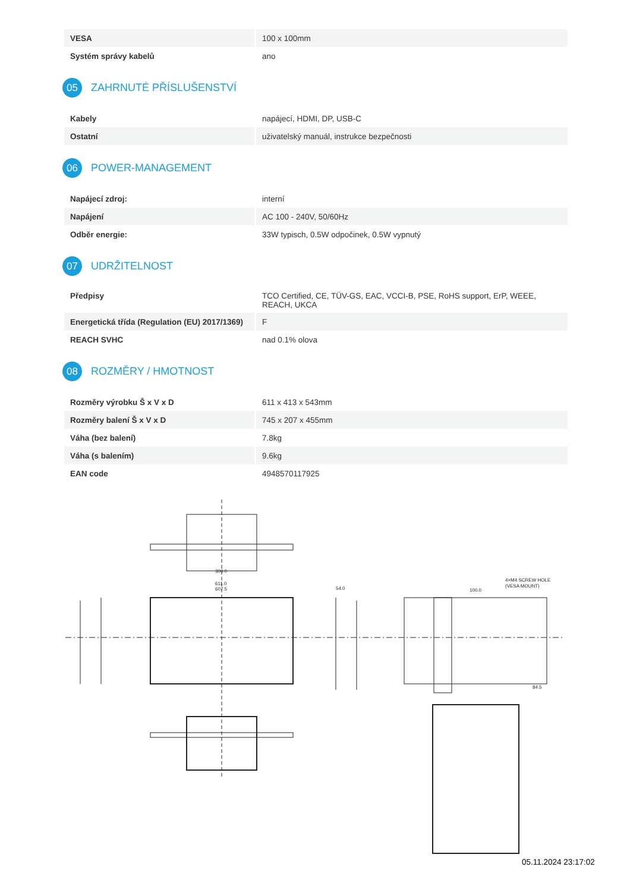| VESA | 100 x 100mm |
| Systém správy kabelů | ano |
05 ZAHRNUTÉ PŘÍSLUŠENSTVÍ
| Kabely | napájecí, HDMI, DP, USB-C |
| Ostatní | uživatelský manuál, instrukce bezpečnosti |
06 POWER-MANAGEMENT
| Napájecí zdroj: | interní |
| Napájení | AC 100 - 240V, 50/60Hz |
| Odběr energie: | 33W typisch, 0.5W odpočinek, 0.5W vypnutý |
07 UDRŽITELNOST
| Předpisy | TCO Certified, CE, TÜV-GS, EAC, VCCI-B, PSE, RoHS support, ErP, WEEE, REACH, UKCA |
| Energetická třída (Regulation (EU) 2017/1369) | F |
| REACH SVHC | nad 0.1% olova |
08 ROZMĚRY / HMOTNOST
| Rozměry výrobku Š x V x D | 611 x 413 x 543mm |
| Rozměry balení Š x V x D | 745 x 207 x 455mm |
| Váha (bez balení) | 7.8kg |
| Váha (s balením) | 9.6kg |
| EAN code | 4948570117925 |
300.0
611.0
607.5
54.0
100.0
4×M4 SCREW HOLE
(VESA MOUNT)
84.5
05.11.2024 23:17:02